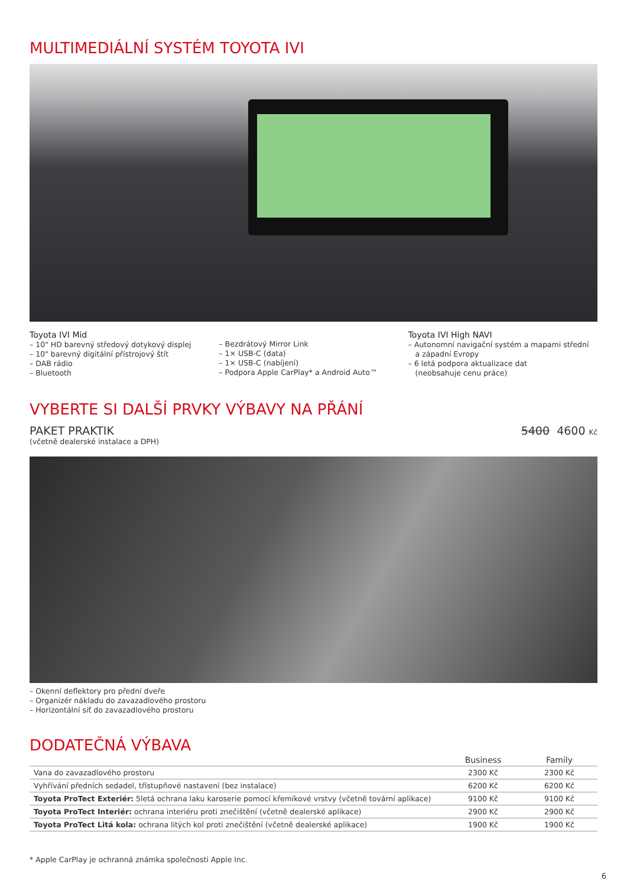MULTIMEDIÁLNÍ SYSTÉM TOYOTA IVI
Toyota IVI Mid
– 10" HD barevný středový dotykový displej
– 10" barevný digitální přístrojový štít
– DAB rádio
– Bluetooth
– Bezdrátový Mirror Link
– 1× USB-C (data)
– 1× USB-C (nabíjení)
– Podpora Apple CarPlay* a Android Auto™
Toyota IVI High NAVI
– Autonomní navigační systém a mapami střední
a západní Evropy
– 6 letá podpora aktualizace dat
(neobsahuje cenu práce)
VYBERTE SI DALŠÍ PRVKY VÝBAVY NA PŘÁNÍ
PAKET PRAKTIK
(včetně dealerské instalace a DPH)
5400 4600 Kč
– Okenní deflektory pro přední dveře
– Organizér nákladu do zavazadlového prostoru
– Horizontální síť do zavazadlového prostoru
DODATEČNÁ VÝBAVA
| | Business | Family |
| --- | --- | --- |
| Vana do zavazadlového prostoru | 2300 Kč | 2300 Kč |
| Vyhřívání předních sedadel, třístupňové nastavení (bez instalace) | 6200 Kč | 6200 Kč |
| Toyota ProTect Exteriér: 5letá ochrana laku karoserie pomocí křemíkové vrstvy (včetně tovární aplikace) | 9100 Kč | 9100 Kč |
| Toyota ProTect Interiér: ochrana interiéru proti znečištění (včetně dealerské aplikace) | 2900 Kč | 2900 Kč |
| Toyota ProTect Litá kola: ochrana litých kol proti znečištění (včetně dealerské aplikace) | 1900 Kč | 1900 Kč |
* Apple CarPlay je ochranná známka společnosti Apple Inc.
6